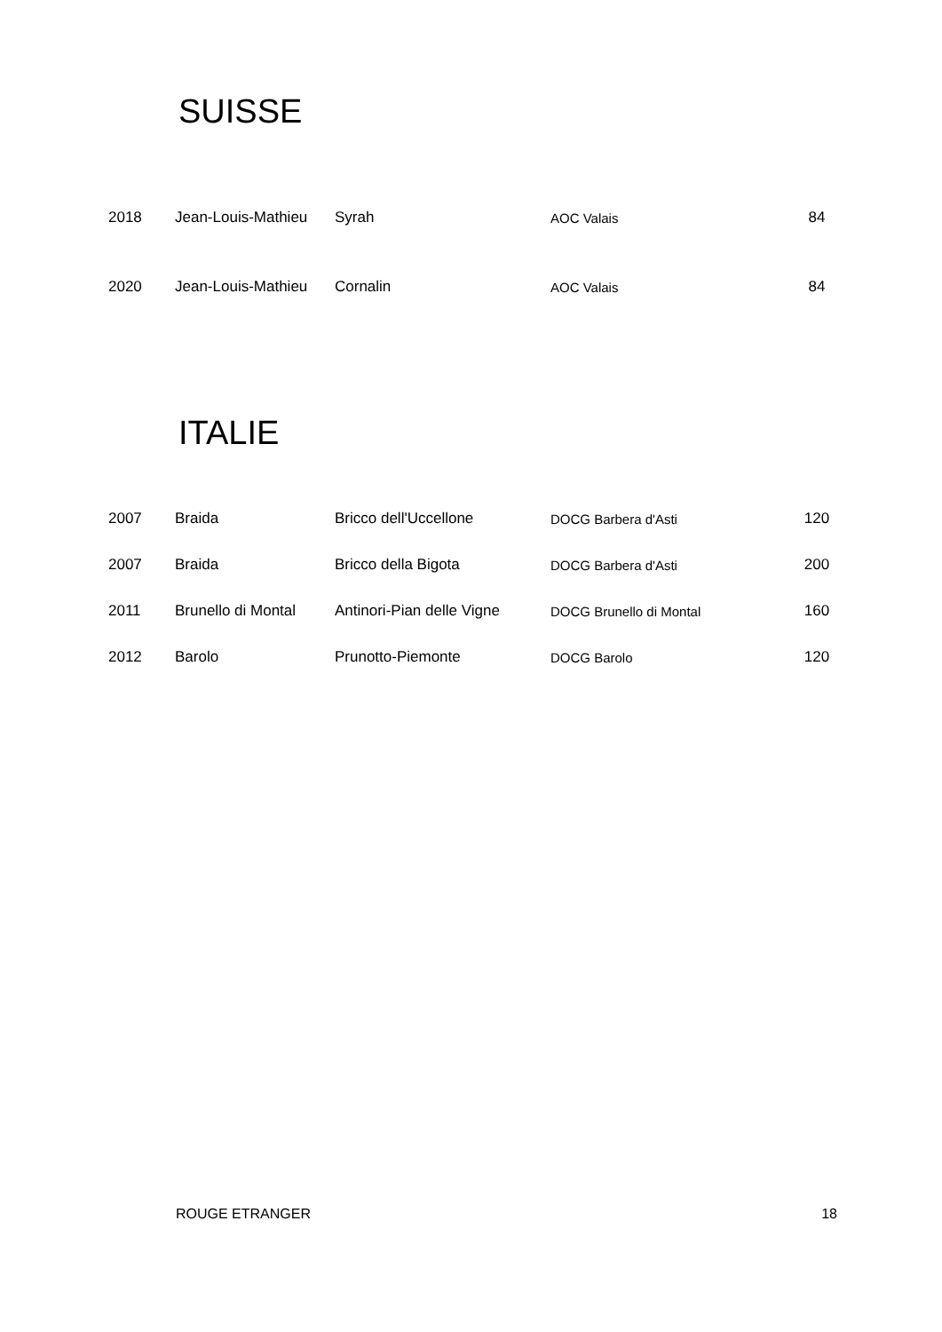SUISSE
| 2018 | Jean-Louis-Mathieu | Syrah | AOC Valais | 84 |
| 2020 | Jean-Louis-Mathieu | Cornalin | AOC Valais | 84 |
ITALIE
| 2007 | Braida | Bricco dell'Uccellone | DOCG Barbera d'Asti | 120 |
| 2007 | Braida | Bricco della Bigota | DOCG Barbera d'Asti | 200 |
| 2011 | Brunello di Montal | Antinori-Pian delle Vigne | DOCG Brunello di Montal | 160 |
| 2012 | Barolo | Prunotto-Piemonte | DOCG Barolo | 120 |
ROUGE ETRANGER 18